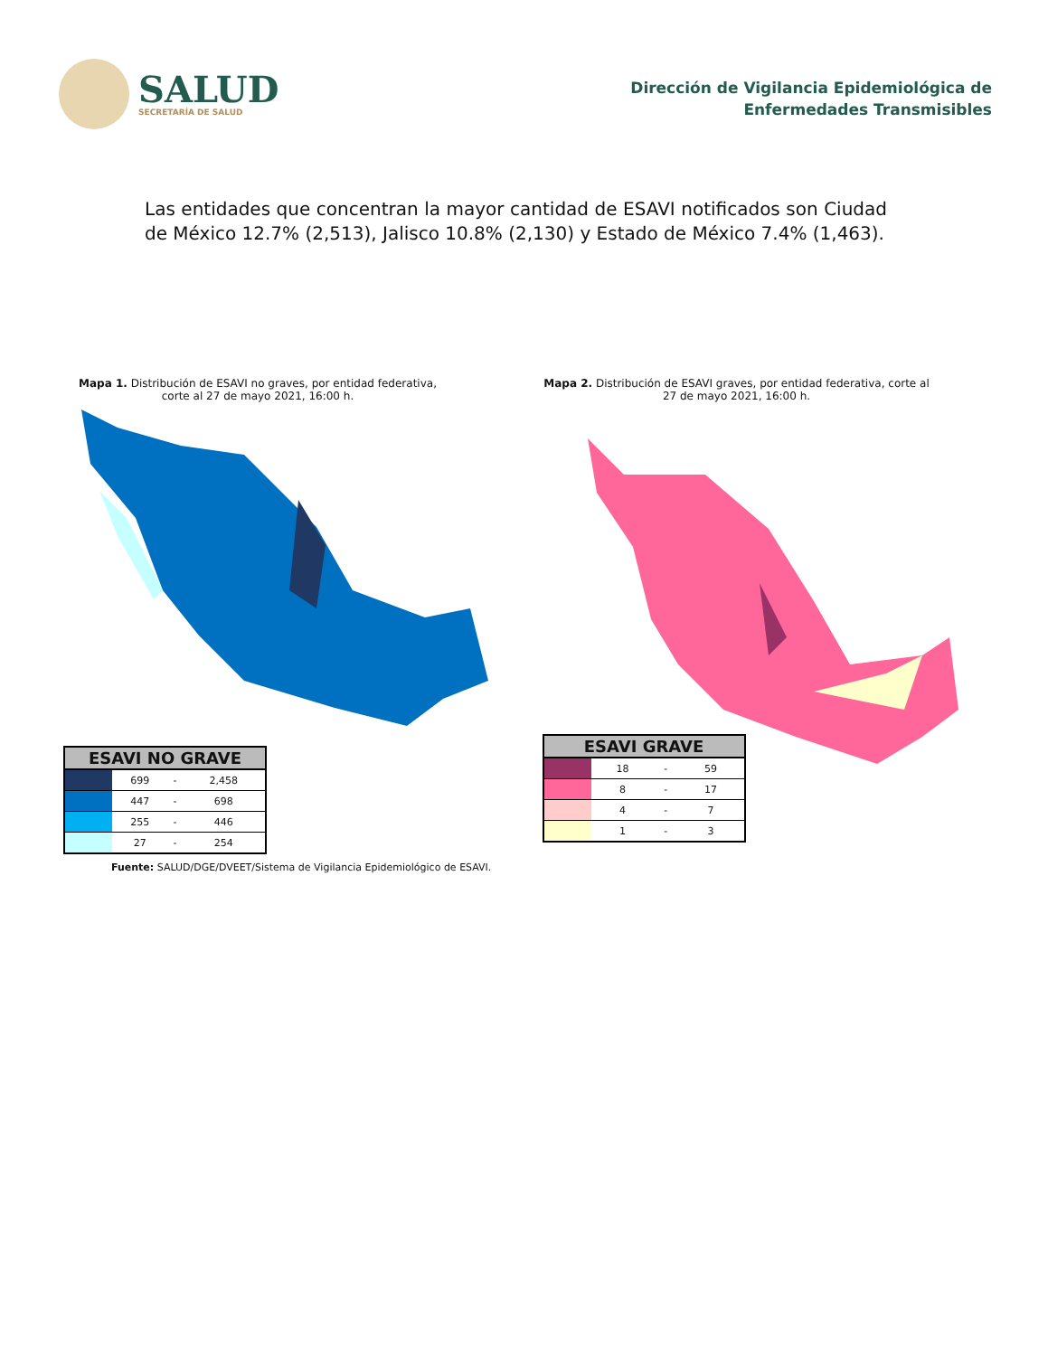SALUD
SECRETARÍA DE SALUD
Dirección de Vigilancia Epidemiológica de
Enfermedades Transmisibles
Las entidades que concentran la mayor cantidad de ESAVI notificados son Ciudad de México 12.7% (2,513), Jalisco 10.8% (2,130) y Estado de México 7.4% (1,463).
Mapa 1. Distribución de ESAVI no graves, por entidad federativa, corte al 27 de mayo 2021, 16:00 h.
| ESAVI NO GRAVE | | | |
| --- | --- | --- | --- |
| | 699 | - | 2,458 |
| | 447 | - | 698 |
| | 255 | - | 446 |
| | 27 | - | 254 |
Mapa 2. Distribución de ESAVI graves, por entidad federativa, corte al 27 de mayo 2021, 16:00 h.
| ESAVI GRAVE | | | |
| --- | --- | --- | --- |
| | 18 | - | 59 |
| | 8 | - | 17 |
| | 4 | - | 7 |
| | 1 | - | 3 |
Fuente: SALUD/DGE/DVEET/Sistema de Vigilancia Epidemiológico de ESAVI.